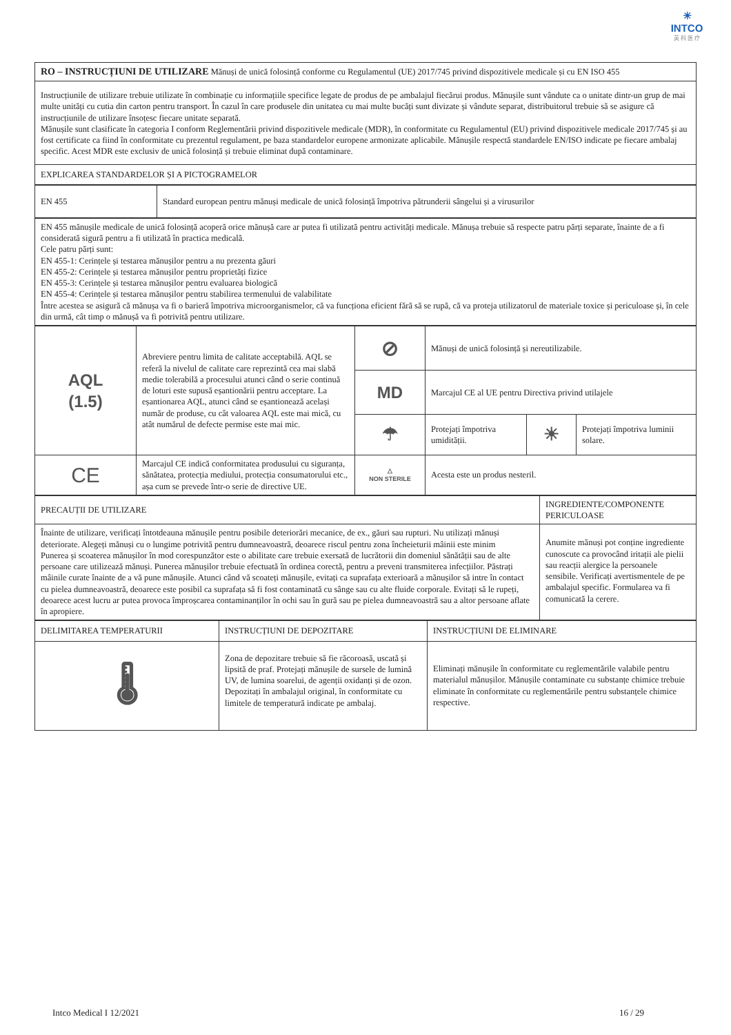☀
INTCO
英 科 医 疗
| RO – INSTRUCȚIUNI DE UTILIZARE Mănuși de unică folosință conforme cu Regulamentul (UE) 2017/745 privind dispozitivele medicale și cu EN ISO 455 |
| Instrucțiunile de utilizare trebuie utilizate în combinație cu informațiile specifice legate de produs de pe ambalajul fiecărui produs. Mănușile sunt vândute ca o unitate dintr-un grup de mai multe unități cu cutia din carton pentru transport. În cazul în care produsele din unitatea cu mai multe bucăți sunt divizate și vândute separat, distribuitorul trebuie să se asigure că instrucțiunile de utilizare însoțesc fiecare unitate separată. Mănușile sunt clasificate în categoria I conform Reglementării privind dispozitivele medicale (MDR), în conformitate cu Regulamentul (EU) privind dispozitivele medicale 2017/745 și au fost certificate ca fiind în conformitate cu prezentul regulament, pe baza standardelor europene armonizate aplicabile. Mănușile respectă standardele EN/ISO indicate pe fiecare ambalaj specific. Acest MDR este exclusiv de unică folosință și trebuie eliminat după contaminare. |
| EXPLICAREA STANDARDELOR ȘI A PICTOGRAMELOR |
| EN 455 | Standard european pentru mănuși medicale de unică folosință împotriva pătrunderii sângelui și a virusurilor |
| EN 455 mănușile medicale de unică folosință acoperă orice mănușă care ar putea fi utilizată pentru activități medicale. Mănușa trebuie să respecte patru părți separate, înainte de a fi considerată sigură pentru a fi utilizată în practica medicală. Cele patru părți sunt: EN 455-1: Cerințele și testarea mănușilor pentru a nu prezenta găuri EN 455-2: Cerințele și testarea mănușilor pentru proprietăți fizice EN 455-3: Cerințele și testarea mănușilor pentru evaluarea biologică EN 455-4: Cerințele și testarea mănușilor pentru stabilirea termenului de valabilitate Între acestea se asigură că mănușa va fi o barieră împotriva microorganismelor, că va funcționa eficient fără să se rupă, că va proteja utilizatorul de materiale toxice și periculoase și, în cele din urmă, cât timp o mănușă va fi potrivită pentru utilizare. |
| AQL (1.5) | Abreviere pentru limita de calitate acceptabilă. AQL se referă la nivelul de calitate care reprezintă cea mai slabă medie tolerabilă a procesului atunci când o serie continuă de loturi este supusă eșantionării pentru acceptare. La eșantionarea AQL, atunci când se eșantionează același număr de produse, cu cât valoarea AQL este mai mică, cu atât numărul de defecte permise este mai mic. | ⊘ | Mănuși de unică folosință și nereutilizabile. | | |
| | | MD | Marcajul CE al UE pentru Directiva privind utilajele | | |
| | | ☂ | Protejați împotriva umidității. | ☀ | Protejați împotriva luminii solare. |
| CE | Marcajul CE indică conformitatea produsului cu siguranța, sănătatea, protecția mediului, protecția consumatorului etc., așa cum se prevede într-o serie de directive UE. | △ NON STERILE | Acesta este un produs nesteril. | | |
| PRECAUȚII DE UTILIZARE | INGREDIENTE/COMPONENTE PERICULOASE |
| Înainte de utilizare, verificați întotdeauna mănușile pentru posibile deteriorări mecanice, de ex., găuri sau rupturi. Nu utilizați mănuși deteriorate. Alegeți mănuși cu o lungime potrivită pentru dumneavoastră, deoarece riscul pentru zona încheieturii mâinii este minim Punerea și scoaterea mănușilor în mod corespunzător este o abilitate care trebuie exersată de lucrătorii din domeniul sănătății sau de alte persoane care utilizează mănuși. Punerea mănușilor trebuie efectuată în ordinea corectă, pentru a preveni transmiterea infecțiilor. Păstrați mâinile curate înainte de a vă pune mănușile. Atunci când vă scoateți mănușile, evitați ca suprafața exterioară a mănușilor să intre în contact cu pielea dumneavoastră, deoarece este posibil ca suprafața să fi fost contaminată cu sânge sau cu alte fluide corporale. Evitați să le rupeți, deoarece acest lucru ar putea provoca împroșcarea contaminanților în ochi sau în gură sau pe pielea dumneavoastră sau a altor persoane aflate în apropiere. | Anumite mănuși pot conține ingrediente cunoscute ca provocând iritații ale pielii sau reacții alergice la persoanele sensibile. Verificați avertismentele de pe ambalajul specific. Formularea va fi comunicată la cerere. |
| DELIMITAREA TEMPERATURII | INSTRUCȚIUNI DE DEPOZITARE | INSTRUCȚIUNI DE ELIMINARE |
| 🌡 | Zona de depozitare trebuie să fie răcoroasă, uscată și lipsită de praf. Protejați mănușile de sursele de lumină UV, de lumina soarelui, de agenții oxidanți și de ozon. Depozitați în ambalajul original, în conformitate cu limitele de temperatură indicate pe ambalaj. | Eliminați mănușile în conformitate cu reglementările valabile pentru materialul mănușilor. Mănușile contaminate cu substanțe chimice trebuie eliminate în conformitate cu reglementările pentru substanțele chimice respective. |
Intco Medical I 12/2021 16 / 29